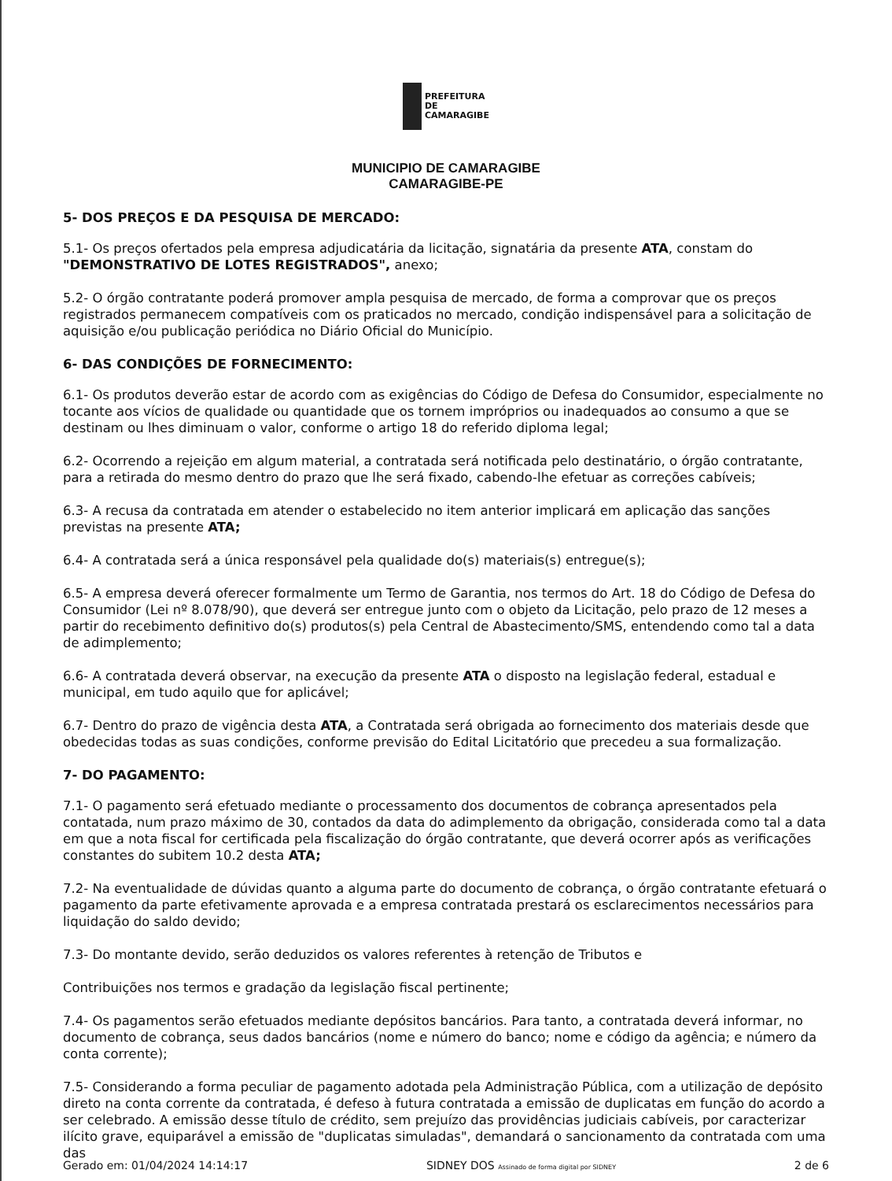PREFEITURA DE
CAMARAGIBE
MUNICIPIO DE CAMARAGIBE
CAMARAGIBE-PE
5- DOS PREÇOS E DA PESQUISA DE MERCADO:
5.1- Os preços ofertados pela empresa adjudicatária da licitação, signatária da presente ATA, constam do "DEMONSTRATIVO DE LOTES REGISTRADOS", anexo;
5.2- O órgão contratante poderá promover ampla pesquisa de mercado, de forma a comprovar que os preços registrados permanecem compatíveis com os praticados no mercado, condição indispensável para a solicitação de aquisição e/ou publicação periódica no Diário Oficial do Município.
6- DAS CONDIÇÕES DE FORNECIMENTO:
6.1- Os produtos deverão estar de acordo com as exigências do Código de Defesa do Consumidor, especialmente no tocante aos vícios de qualidade ou quantidade que os tornem impróprios ou inadequados ao consumo a que se destinam ou lhes diminuam o valor, conforme o artigo 18 do referido diploma legal;
6.2- Ocorrendo a rejeição em algum material, a contratada será notificada pelo destinatário, o órgão contratante, para a retirada do mesmo dentro do prazo que lhe será fixado, cabendo-lhe efetuar as correções cabíveis;
6.3- A recusa da contratada em atender o estabelecido no item anterior implicará em aplicação das sanções previstas na presente ATA;
6.4- A contratada será a única responsável pela qualidade do(s) materiais(s) entregue(s);
6.5- A empresa deverá oferecer formalmente um Termo de Garantia, nos termos do Art. 18 do Código de Defesa do Consumidor (Lei nº 8.078/90), que deverá ser entregue junto com o objeto da Licitação, pelo prazo de 12 meses a partir do recebimento definitivo do(s) produtos(s) pela Central de Abastecimento/SMS, entendendo como tal a data de adimplemento;
6.6- A contratada deverá observar, na execução da presente ATA o disposto na legislação federal, estadual e municipal, em tudo aquilo que for aplicável;
6.7- Dentro do prazo de vigência desta ATA, a Contratada será obrigada ao fornecimento dos materiais desde que obedecidas todas as suas condições, conforme previsão do Edital Licitatório que precedeu a sua formalização.
7- DO PAGAMENTO:
7.1- O pagamento será efetuado mediante o processamento dos documentos de cobrança apresentados pela contatada, num prazo máximo de 30, contados da data do adimplemento da obrigação, considerada como tal a data em que a nota fiscal for certificada pela fiscalização do órgão contratante, que deverá ocorrer após as verificações constantes do subitem 10.2 desta ATA;
7.2- Na eventualidade de dúvidas quanto a alguma parte do documento de cobrança, o órgão contratante efetuará o pagamento da parte efetivamente aprovada e a empresa contratada prestará os esclarecimentos necessários para liquidação do saldo devido;
7.3- Do montante devido, serão deduzidos os valores referentes à retenção de Tributos e
Contribuições nos termos e gradação da legislação fiscal pertinente;
7.4- Os pagamentos serão efetuados mediante depósitos bancários. Para tanto, a contratada deverá informar, no documento de cobrança, seus dados bancários (nome e número do banco; nome e código da agência; e número da conta corrente);
7.5- Considerando a forma peculiar de pagamento adotada pela Administração Pública, com a utilização de depósito direto na conta corrente da contratada, é defeso à futura contratada a emissão de duplicatas em função do acordo a ser celebrado. A emissão desse título de crédito, sem prejuízo das providências judiciais cabíveis, por caracterizar ilícito grave, equiparável a emissão de "duplicatas simuladas", demandará o sancionamento da contratada com uma das
Gerado em: 01/04/2024 14:14:17 SIDNEY DOS Assinado de forma digital por SIDNEY 2 de 6